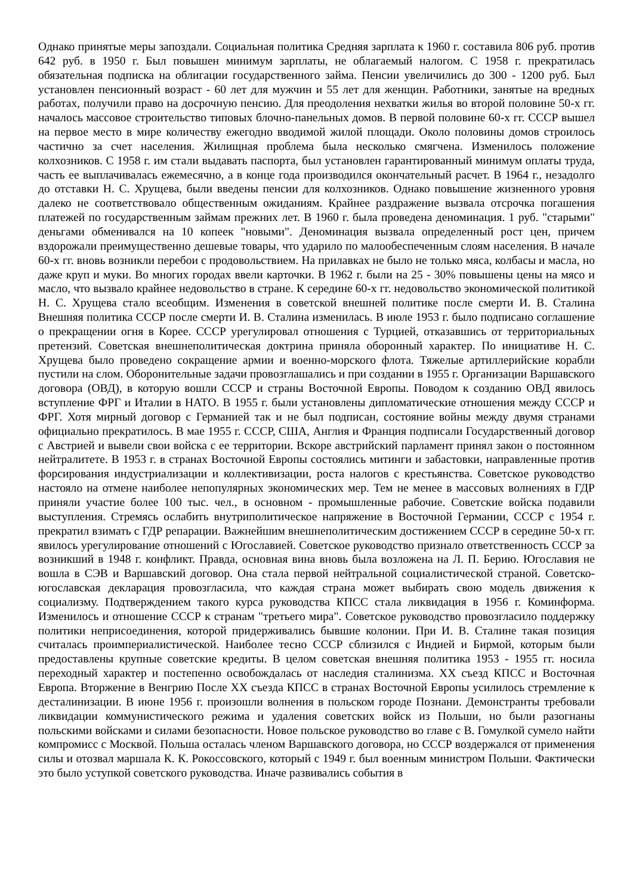Однако принятые меры запоздали. Социальная политика Средняя зарплата к 1960 г. составила 806 руб. против 642 руб. в 1950 г. Был повышен минимум зарплаты, не облагаемый налогом. С 1958 г. прекратилась обязательная подписка на облигации государственного займа. Пенсии увеличились до 300 - 1200 руб. Был установлен пенсионный возраст - 60 лет для мужчин и 55 лет для женщин. Работники, занятые на вредных работах, получили право на досрочную пенсию. Для преодоления нехватки жилья во второй половине 50-х гг. началось массовое строительство типовых блочно-панельных домов. В первой половине 60-х гг. СССР вышел на первое место в мире количеству ежегодно вводимой жилой площади. Около половины домов строилось частично за счет населения. Жилищная проблема была несколько смягчена. Изменилось положение колхозников. С 1958 г. им стали выдавать паспорта, был установлен гарантированный минимум оплаты труда, часть ее выплачивалась ежемесячно, а в конце года производился окончательный расчет. В 1964 г., незадолго до отставки Н. С. Хрущева, были введены пенсии для колхозников. Однако повышение жизненного уровня далеко не соответствовало общественным ожиданиям. Крайнее раздражение вызвала отсрочка погашения платежей по государственным займам прежних лет. В 1960 г. была проведена деноминация. 1 руб. "старыми" деньгами обменивался на 10 копеек "новыми". Деноминация вызвала определенный рост цен, причем вздорожали преимущественно дешевые товары, что ударило по малообеспеченным слоям населения. В начале 60-х гг. вновь возникли перебои с продовольствием. На прилавках не было не только мяса, колбасы и масла, но даже круп и муки. Во многих городах ввели карточки. В 1962 г. были на 25 - 30% повышены цены на мясо и масло, что вызвало крайнее недовольство в стране. К середине 60-х гг. недовольство экономической политикой Н. С. Хрущева стало всеобщим. Изменения в советской внешней политике после смерти И. В. Сталина Внешняя политика СССР после смерти И. В. Сталина изменилась. В июле 1953 г. было подписано соглашение о прекращении огня в Корее. СССР урегулировал отношения с Турцией, отказавшись от территориальных претензий. Советская внешнеполитическая доктрина приняла оборонный характер. По инициативе Н. С. Хрущева было проведено сокращение армии и военно-морского флота. Тяжелые артиллерийские корабли пустили на слом. Оборонительные задачи провозглашались и при создании в 1955 г. Организации Варшавского договора (ОВД), в которую вошли СССР и страны Восточной Европы. Поводом к созданию ОВД явилось вступление ФРГ и Италии в НАТО. В 1955 г. были установлены дипломатические отношения между СССР и ФРГ. Хотя мирный договор с Германией так и не был подписан, состояние войны между двумя странами официально прекратилось. В мае 1955 г. СССР, США, Англия и Франция подписали Государственный договор с Австрией и вывели свои войска с ее территории. Вскоре австрийский парламент принял закон о постоянном нейтралитете. В 1953 г. в странах Восточной Европы состоялись митинги и забастовки, направленные против форсирования индустриализации и коллективизации, роста налогов с крестьянства. Советское руководство настояло на отмене наиболее непопулярных экономических мер. Тем не менее в массовых волнениях в ГДР приняли участие более 100 тыс. чел., в основном - промышленные рабочие. Советские войска подавили выступления. Стремясь ослабить внутриполитическое напряжение в Восточной Германии, СССР с 1954 г. прекратил взимать с ГДР репарации. Важнейшим внешнеполитическим достижением СССР в середине 50-х гг. явилось урегулирование отношений с Югославией. Советское руководство признало ответственность СССР за возникший в 1948 г. конфликт. Правда, основная вина вновь была возложена на Л. П. Берию. Югославия не вошла в СЭВ и Варшавский договор. Она стала первой нейтральной социалистической страной. Советско-югославская декларация провозгласила, что каждая страна может выбирать свою модель движения к социализму. Подтверждением такого курса руководства КПСС стала ликвидация в 1956 г. Коминформа. Изменилось и отношение СССР к странам "третьего мира". Советское руководство провозгласило поддержку политики неприсоединения, которой придерживались бывшие колонии. При И. В. Сталине такая позиция считалась проимпериалистической. Наиболее тесно СССР сблизился с Индией и Бирмой, которым были предоставлены крупные советские кредиты. В целом советская внешняя политика 1953 - 1955 гг. носила переходный характер и постепенно освобождалась от наследия сталинизма. XX съезд КПСС и Восточная Европа. Вторжение в Венгрию После XX съезда КПСС в странах Восточной Европы усилилось стремление к десталинизации. В июне 1956 г. произошли волнения в польском городе Познани. Демонстранты требовали ликвидации коммунистического режима и удаления советских войск из Польши, но были разогнаны польскими войсками и силами безопасности. Новое польское руководство во главе с В. Гомулкой сумело найти компромисс с Москвой. Польша осталась членом Варшавского договора, но СССР воздержался от применения силы и отозвал маршала К. К. Рокоссовского, который с 1949 г. был военным министром Польши. Фактически это было уступкой советского руководства. Иначе развивались события в